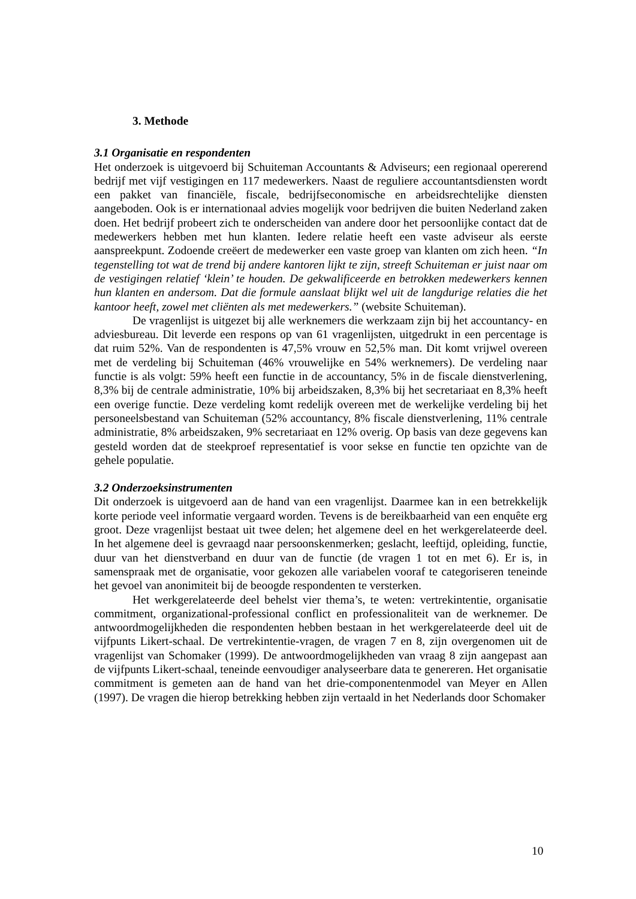3. Methode
3.1 Organisatie en respondenten
Het onderzoek is uitgevoerd bij Schuiteman Accountants & Adviseurs; een regionaal opererend bedrijf met vijf vestigingen en 117 medewerkers. Naast de reguliere accountantsdiensten wordt een pakket van financiële, fiscale, bedrijfseconomische en arbeidsrechtelijke diensten aangeboden. Ook is er internationaal advies mogelijk voor bedrijven die buiten Nederland zaken doen. Het bedrijf probeert zich te onderscheiden van andere door het persoonlijke contact dat de medewerkers hebben met hun klanten. Iedere relatie heeft een vaste adviseur als eerste aanspreekpunt. Zodoende creëert de medewerker een vaste groep van klanten om zich heen. “In tegenstelling tot wat de trend bij andere kantoren lijkt te zijn, streeft Schuiteman er juist naar om de vestigingen relatief ‘klein’ te houden. De gekwalificeerde en betrokken medewerkers kennen hun klanten en andersom. Dat die formule aanslaat blijkt wel uit de langdurige relaties die het kantoor heeft, zowel met cliënten als met medewerkers.” (website Schuiteman).
De vragenlijst is uitgezet bij alle werknemers die werkzaam zijn bij het accountancy- en adviesbureau. Dit leverde een respons op van 61 vragenlijsten, uitgedrukt in een percentage is dat ruim 52%. Van de respondenten is 47,5% vrouw en 52,5% man. Dit komt vrijwel overeen met de verdeling bij Schuiteman (46% vrouwelijke en 54% werknemers). De verdeling naar functie is als volgt: 59% heeft een functie in de accountancy, 5% in de fiscale dienstverlening, 8,3% bij de centrale administratie, 10% bij arbeidszaken, 8,3% bij het secretariaat en 8,3% heeft een overige functie. Deze verdeling komt redelijk overeen met de werkelijke verdeling bij het personeelsbestand van Schuiteman (52% accountancy, 8% fiscale dienstverlening, 11% centrale administratie, 8% arbeidszaken, 9% secretariaat en 12% overig. Op basis van deze gegevens kan gesteld worden dat de steekproef representatief is voor sekse en functie ten opzichte van de gehele populatie.
3.2 Onderzoeksinstrumenten
Dit onderzoek is uitgevoerd aan de hand van een vragenlijst. Daarmee kan in een betrekkelijk korte periode veel informatie vergaard worden. Tevens is de bereikbaarheid van een enquête erg groot. Deze vragenlijst bestaat uit twee delen; het algemene deel en het werkgerelateerde deel. In het algemene deel is gevraagd naar persoonskenmerken; geslacht, leeftijd, opleiding, functie, duur van het dienstverband en duur van de functie (de vragen 1 tot en met 6). Er is, in samenspraak met de organisatie, voor gekozen alle variabelen vooraf te categoriseren teneinde het gevoel van anonimiteit bij de beoogde respondenten te versterken.
Het werkgerelateerde deel behelst vier thema’s, te weten: vertrekintentie, organisatie commitment, organizational-professional conflict en professionaliteit van de werknemer. De antwoordmogelijkheden die respondenten hebben bestaan in het werkgerelateerde deel uit de vijfpunts Likert-schaal. De vertrekintentie-vragen, de vragen 7 en 8, zijn overgenomen uit de vragenlijst van Schomaker (1999). De antwoordmogelijkheden van vraag 8 zijn aangepast aan de vijfpunts Likert-schaal, teneinde eenvoudiger analyseerbare data te genereren. Het organisatie commitment is gemeten aan de hand van het drie-componentenmodel van Meyer en Allen (1997). De vragen die hierop betrekking hebben zijn vertaald in het Nederlands door Schomaker
10